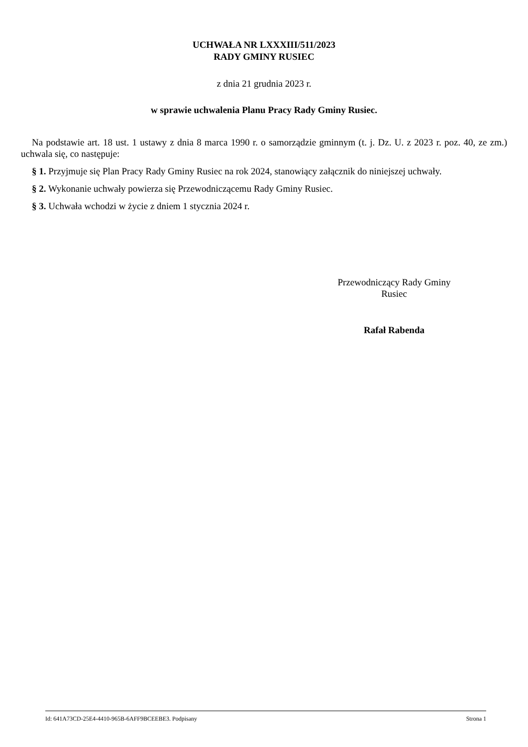UCHWAŁA NR LXXXIII/511/2023
RADY GMINY RUSIEC
z dnia 21 grudnia 2023 r.
w sprawie uchwalenia Planu Pracy Rady Gminy Rusiec.
Na podstawie art. 18 ust. 1 ustawy z dnia 8 marca 1990 r. o samorządzie gminnym (t. j. Dz. U. z 2023 r. poz. 40, ze zm.) uchwala się, co następuje:
§ 1. Przyjmuje się Plan Pracy Rady Gminy Rusiec na rok 2024, stanowiący załącznik do niniejszej uchwały.
§ 2. Wykonanie uchwały powierza się Przewodniczącemu Rady Gminy Rusiec.
§ 3. Uchwała wchodzi w życie z dniem 1 stycznia 2024 r.
Przewodniczący Rady Gminy
Rusiec
Rafał Rabenda
Id: 641A73CD-25E4-4410-965B-6AFF9BCEEBE3. Podpisany Strona 1